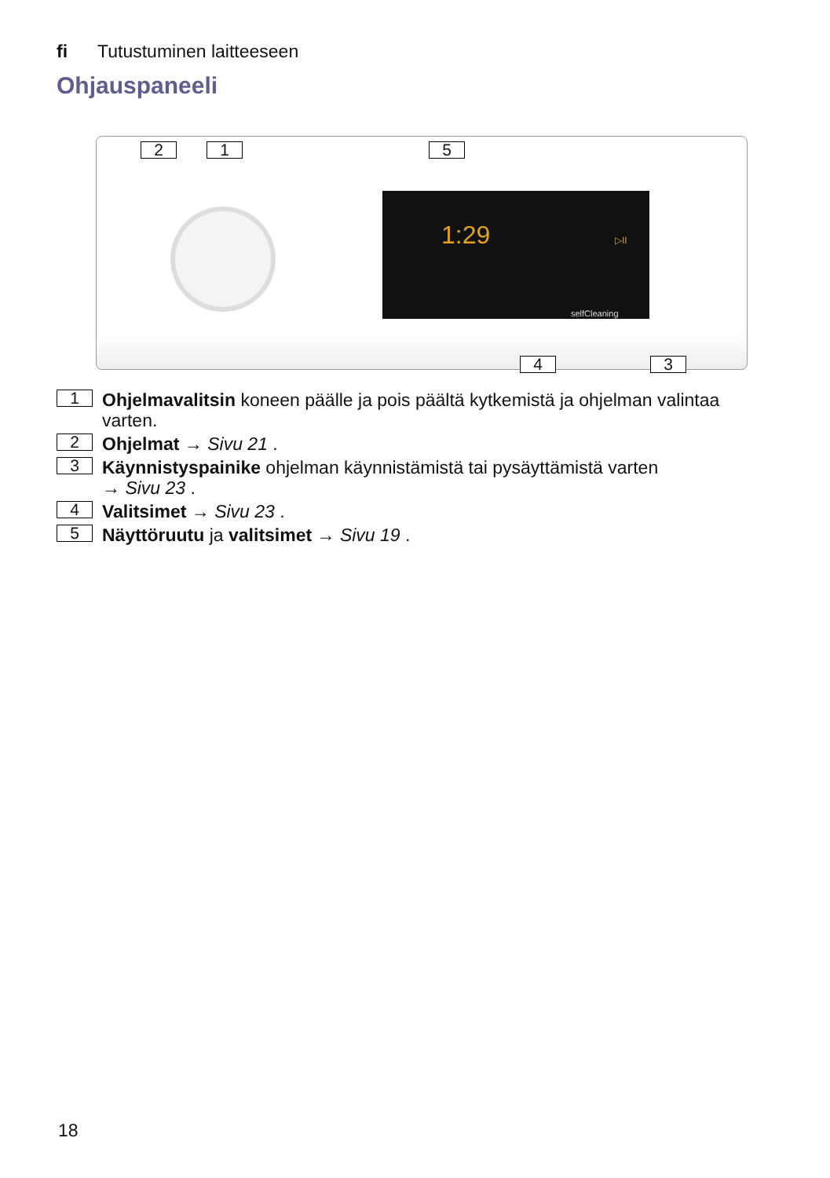fi Tutustuminen laitteeseen
Ohjauspaneeli
2 1 5
1:29 ▷II
selfCleaning
4 3
1 Ohjelmavalitsin koneen päälle ja pois päältä kytkemistä ja ohjelman valintaa varten.
2 Ohjelmat → Sivu 21 .
3 Käynnistyspainike ohjelman käynnistämistä tai pysäyttämistä varten
→ Sivu 23 .
4 Valitsimet → Sivu 23 .
5 Näyttöruutu ja valitsimet → Sivu 19 .
18